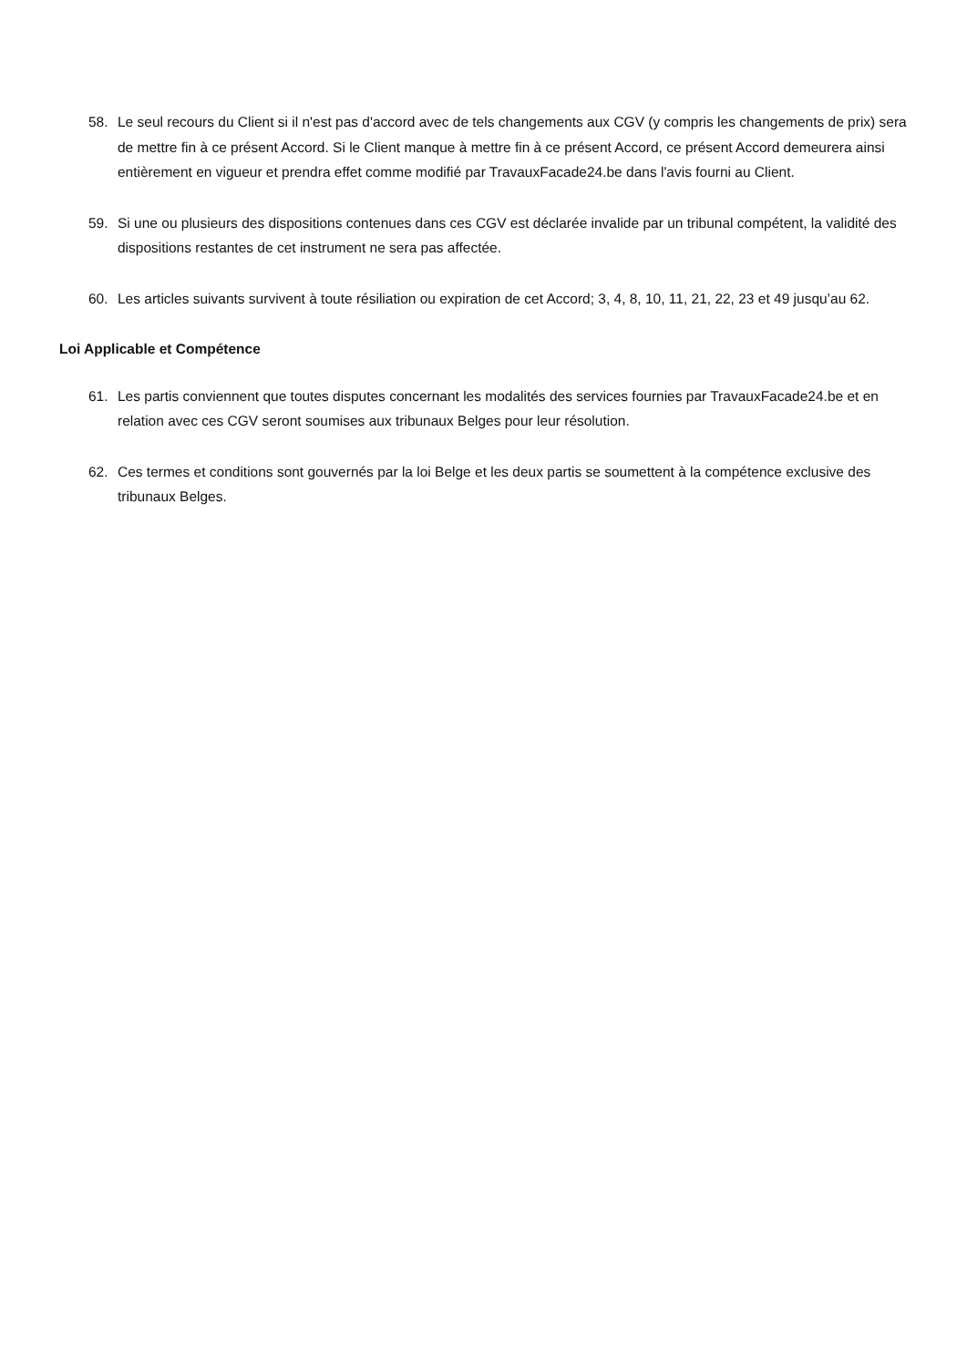58. Le seul recours du Client si il n'est pas d'accord avec de tels changements aux CGV (y compris les changements de prix) sera de mettre fin à ce présent Accord. Si le Client manque à mettre fin à ce présent Accord, ce présent Accord demeurera ainsi entièrement en vigueur et prendra effet comme modifié par TravauxFacade24.be dans l'avis fourni au Client.
59. Si une ou plusieurs des dispositions contenues dans ces CGV est déclarée invalide par un tribunal compétent, la validité des dispositions restantes de cet instrument ne sera pas affectée.
60. Les articles suivants survivent à toute résiliation ou expiration de cet Accord; 3, 4, 8, 10, 11, 21, 22, 23 et 49 jusqu’au 62.
Loi Applicable et Compétence
61. Les partis conviennent que toutes disputes concernant les modalités des services fournies par TravauxFacade24.be et en relation avec ces CGV seront soumises aux tribunaux Belges pour leur résolution.
62. Ces termes et conditions sont gouvernés par la loi Belge et les deux partis se soumettent à la compétence exclusive des tribunaux Belges.